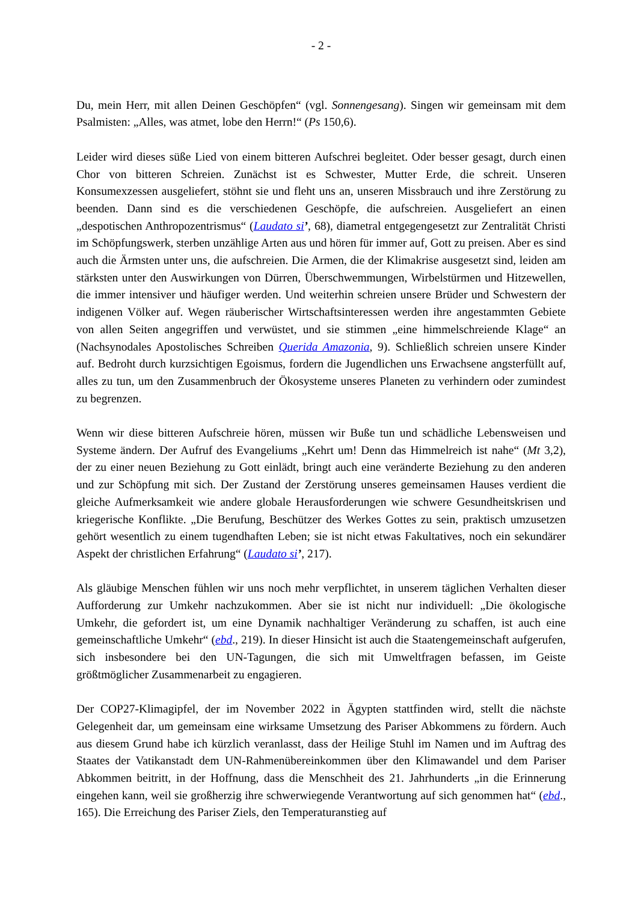- 2 -
Du, mein Herr, mit allen Deinen Geschöpfen“ (vgl. Sonnengesang). Singen wir gemeinsam mit dem Psalmisten: „Alles, was atmet, lobe den Herrn!“ (Ps 150,6).
Leider wird dieses süße Lied von einem bitteren Aufschrei begleitet. Oder besser gesagt, durch einen Chor von bitteren Schreien. Zunächst ist es Schwester, Mutter Erde, die schreit. Unseren Konsumexzessen ausgeliefert, stöhnt sie und fleht uns an, unseren Missbrauch und ihre Zerstörung zu beenden. Dann sind es die verschiedenen Geschöpfe, die aufschreien. Ausgeliefert an einen „despotischen Anthropozentrismus“ (Laudato si’, 68), diametral entgegengesetzt zur Zentralität Christi im Schöpfungswerk, sterben unzählige Arten aus und hören für immer auf, Gott zu preisen. Aber es sind auch die Ärmsten unter uns, die aufschreien. Die Armen, die der Klimakrise ausgesetzt sind, leiden am stärksten unter den Auswirkungen von Dürren, Überschwemmungen, Wirbelstürmen und Hitzewellen, die immer intensiver und häufiger werden. Und weiterhin schreien unsere Brüder und Schwestern der indigenen Völker auf. Wegen räuberischer Wirtschaftsinteressen werden ihre angestammten Gebiete von allen Seiten angegriffen und verwüstet, und sie stimmen „eine himmelschreiende Klage“ an (Nachsynodales Apostolisches Schreiben Querida Amazonia, 9). Schließlich schreien unsere Kinder auf. Bedroht durch kurzsichtigen Egoismus, fordern die Jugendlichen uns Erwachsene angsterfüllt auf, alles zu tun, um den Zusammenbruch der Ökosysteme unseres Planeten zu verhindern oder zumindest zu begrenzen.
Wenn wir diese bitteren Aufschreie hören, müssen wir Buße tun und schädliche Lebensweisen und Systeme ändern. Der Aufruf des Evangeliums „Kehrt um! Denn das Himmelreich ist nahe“ (Mt 3,2), der zu einer neuen Beziehung zu Gott einlädt, bringt auch eine veränderte Beziehung zu den anderen und zur Schöpfung mit sich. Der Zustand der Zerstörung unseres gemeinsamen Hauses verdient die gleiche Aufmerksamkeit wie andere globale Herausforderungen wie schwere Gesundheitskrisen und kriegerische Konflikte. „Die Berufung, Beschützer des Werkes Gottes zu sein, praktisch umzusetzen gehört wesentlich zu einem tugendhaften Leben; sie ist nicht etwas Fakultatives, noch ein sekundärer Aspekt der christlichen Erfahrung“ (Laudato si’, 217).
Als gläubige Menschen fühlen wir uns noch mehr verpflichtet, in unserem täglichen Verhalten dieser Aufforderung zur Umkehr nachzukommen. Aber sie ist nicht nur individuell: „Die ökologische Umkehr, die gefordert ist, um eine Dynamik nachhaltiger Veränderung zu schaffen, ist auch eine gemeinschaftliche Umkehr“ (ebd., 219). In dieser Hinsicht ist auch die Staatengemeinschaft aufgerufen, sich insbesondere bei den UN-Tagungen, die sich mit Umweltfragen befassen, im Geiste größtmöglicher Zusammenarbeit zu engagieren.
Der COP27-Klimagipfel, der im November 2022 in Ägypten stattfinden wird, stellt die nächste Gelegenheit dar, um gemeinsam eine wirksame Umsetzung des Pariser Abkommens zu fördern. Auch aus diesem Grund habe ich kürzlich veranlasst, dass der Heilige Stuhl im Namen und im Auftrag des Staates der Vatikanstadt dem UN-Rahmenübereinkommen über den Klimawandel und dem Pariser Abkommen beitritt, in der Hoffnung, dass die Menschheit des 21. Jahrhunderts „in die Erinnerung eingehen kann, weil sie großherzig ihre schwerwiegende Verantwortung auf sich genommen hat“ (ebd., 165). Die Erreichung des Pariser Ziels, den Temperaturanstieg auf